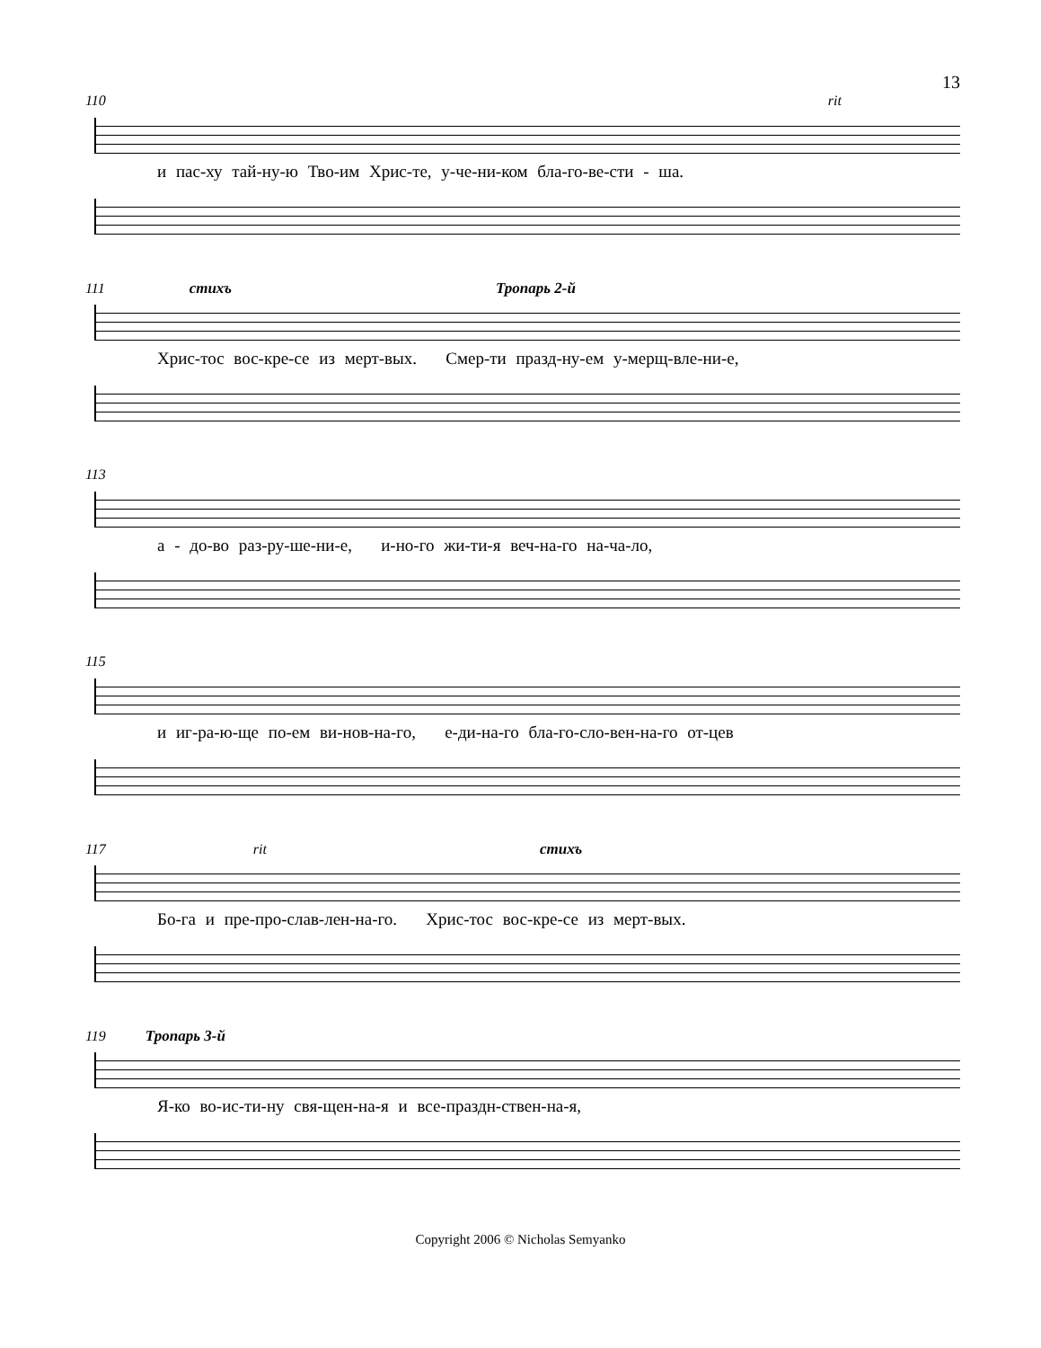13
110 rit
и пас-ху тай-ну-ю Тво-им Хрис-те, у-че-ни-ком бла-го-ве-сти - ша.
111 стихъ Тропарь 2-й
Хрис-тос вос-кре-се из мерт-вых. Смер-ти празд-ну-ем у-мерщ-вле-ни-е,
113
а - до-во раз-ру-ше-ни-е, и-но-го жи-ти-я веч-на-го на-ча-ло,
115
и иг-ра-ю-ще по-ем ви-нов-на-го, е-ди-на-го бла-го-сло-вен-на-го от-цев
117 rit стихъ
Бо-га и пре-про-слав-лен-на-го. Хрис-тос вос-кре-се из мерт-вых.
119 Тропарь 3-й
Я-ко во-ис-ти-ну свя-щен-на-я и все-праздн-ствен-на-я,
Copyright 2006 © Nicholas Semyanko